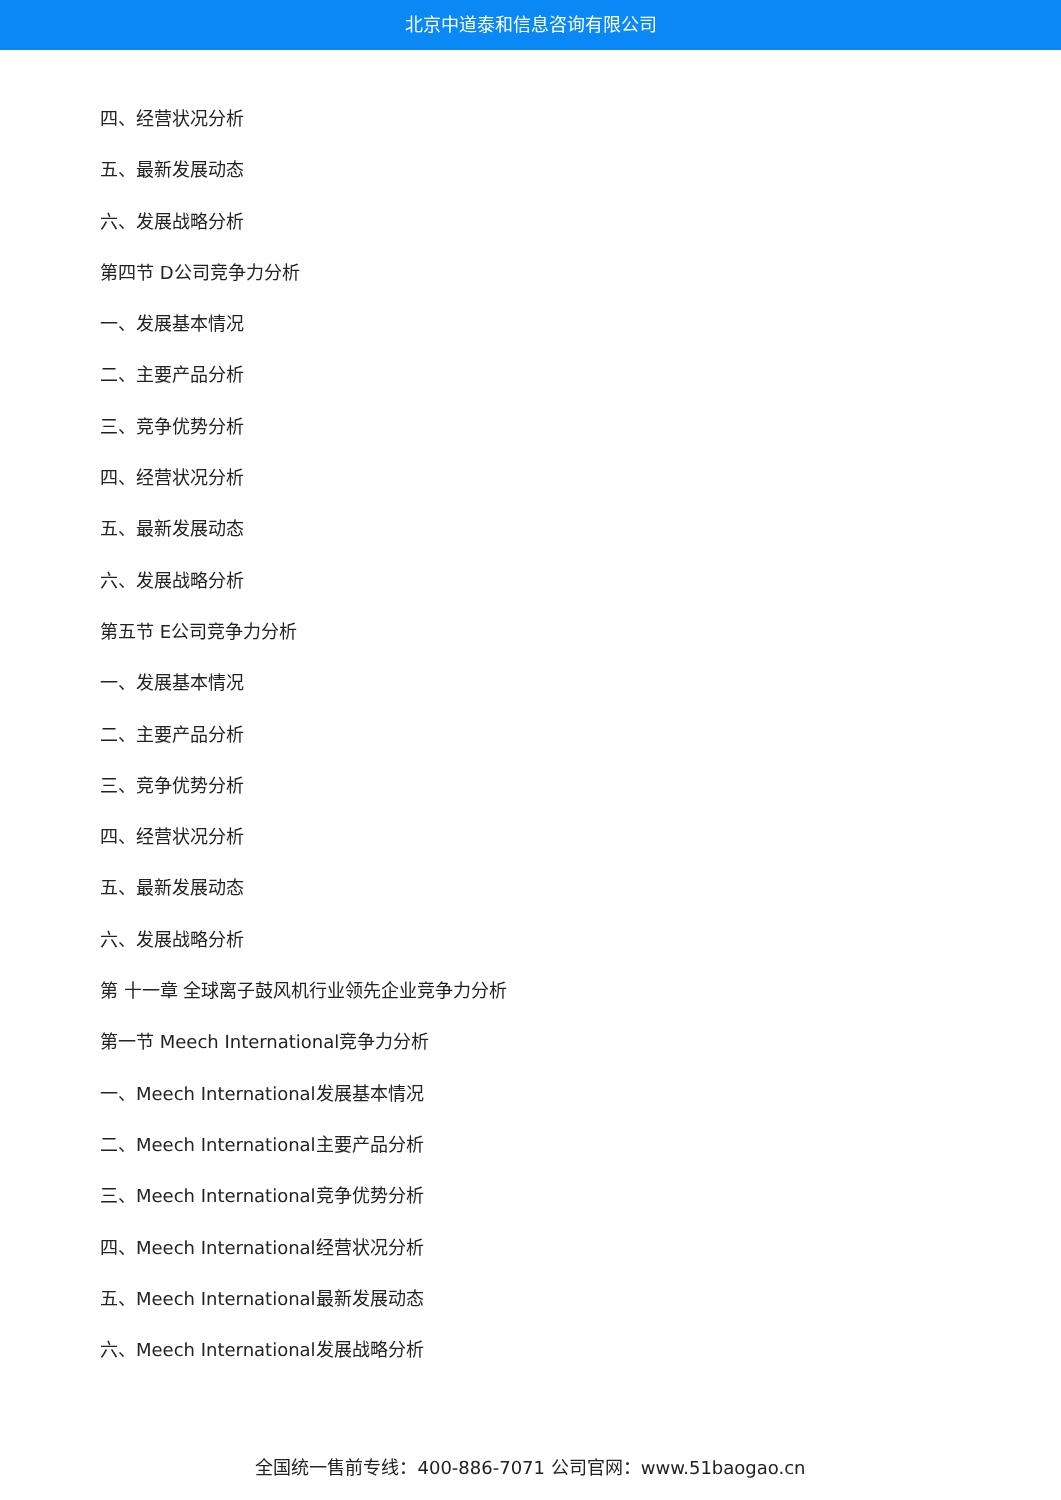北京中道泰和信息咨询有限公司
四、经营状况分析
五、最新发展动态
六、发展战略分析
第四节 D公司竞争力分析
一、发展基本情况
二、主要产品分析
三、竞争优势分析
四、经营状况分析
五、最新发展动态
六、发展战略分析
第五节 E公司竞争力分析
一、发展基本情况
二、主要产品分析
三、竞争优势分析
四、经营状况分析
五、最新发展动态
六、发展战略分析
第 十一章 全球离子鼓风机行业领先企业竞争力分析
第一节 Meech International竞争力分析
一、Meech International发展基本情况
二、Meech International主要产品分析
三、Meech International竞争优势分析
四、Meech International经营状况分析
五、Meech International最新发展动态
六、Meech International发展战略分析
全国统一售前专线：400-886-7071 公司官网：www.51baogao.cn